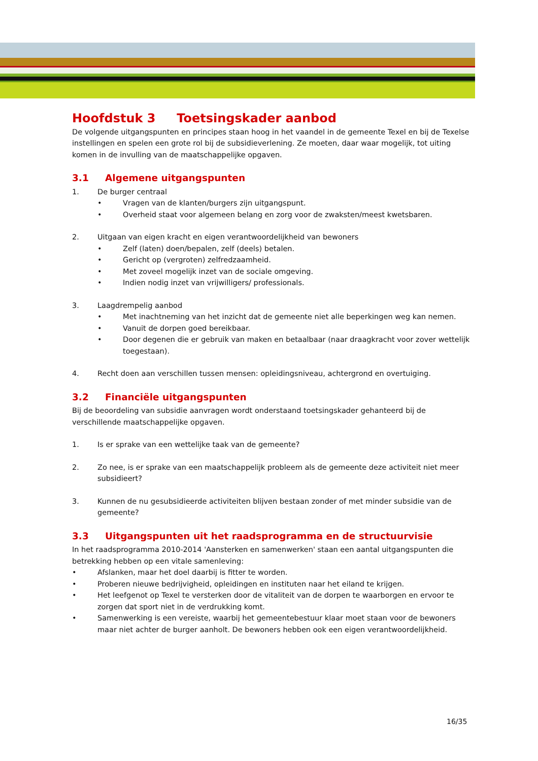Hoofdstuk 3 Toetsingskader aanbod
De volgende uitgangspunten en principes staan hoog in het vaandel in de gemeente Texel en bij de Texelse instellingen en spelen een grote rol bij de subsidieverlening. Ze moeten, daar waar mogelijk, tot uiting komen in de invulling van de maatschappelijke opgaven.
3.1 Algemene uitgangspunten
1. De burger centraal
• Vragen van de klanten/burgers zijn uitgangspunt.
• Overheid staat voor algemeen belang en zorg voor de zwaksten/meest kwetsbaren.
2. Uitgaan van eigen kracht en eigen verantwoordelijkheid van bewoners
• Zelf (laten) doen/bepalen, zelf (deels) betalen.
• Gericht op (vergroten) zelfredzaamheid.
• Met zoveel mogelijk inzet van de sociale omgeving.
• Indien nodig inzet van vrijwilligers/ professionals.
3. Laagdrempelig aanbod
• Met inachtneming van het inzicht dat de gemeente niet alle beperkingen weg kan nemen.
• Vanuit de dorpen goed bereikbaar.
• Door degenen die er gebruik van maken en betaalbaar (naar draagkracht voor zover wettelijk toegestaan).
4. Recht doen aan verschillen tussen mensen: opleidingsniveau, achtergrond en overtuiging.
3.2 Financiële uitgangspunten
Bij de beoordeling van subsidie aanvragen wordt onderstaand toetsingskader gehanteerd bij de verschillende maatschappelijke opgaven.
1. Is er sprake van een wettelijke taak van de gemeente?
2. Zo nee, is er sprake van een maatschappelijk probleem als de gemeente deze activiteit niet meer subsidieert?
3. Kunnen de nu gesubsidieerde activiteiten blijven bestaan zonder of met minder subsidie van de gemeente?
3.3 Uitgangspunten uit het raadsprogramma en de structuurvisie
In het raadsprogramma 2010-2014 'Aansterken en samenwerken' staan een aantal uitgangspunten die betrekking hebben op een vitale samenleving:
• Afslanken, maar het doel daarbij is fitter te worden.
• Proberen nieuwe bedrijvigheid, opleidingen en instituten naar het eiland te krijgen.
• Het leefgenot op Texel te versterken door de vitaliteit van de dorpen te waarborgen en ervoor te zorgen dat sport niet in de verdrukking komt.
• Samenwerking is een vereiste, waarbij het gemeentebestuur klaar moet staan voor de bewoners maar niet achter de burger aanholt. De bewoners hebben ook een eigen verantwoordelijkheid.
16/35